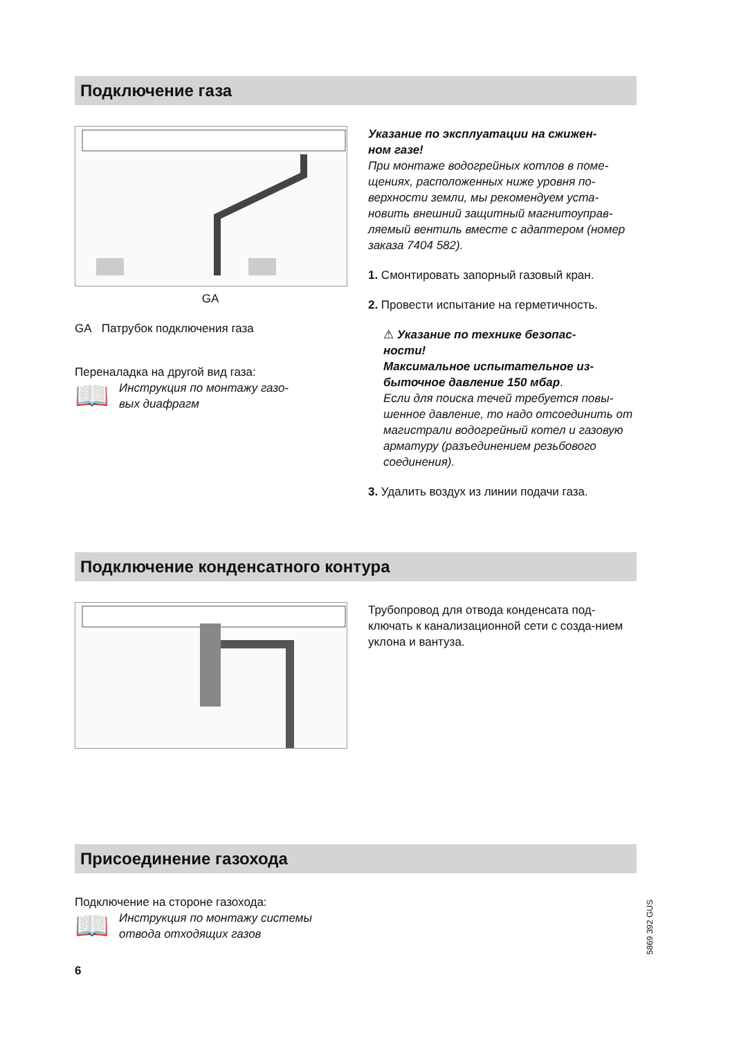Подключение газа
GA
GA Патрубок подключения газа
Переналадка на другой вид газа:
📖 Инструкция по монтажу газо-
вых диафрагм
Указание по эксплуатации на сжижен-
ном газе!
При монтаже водогрейных котлов в поме-щениях, расположенных ниже уровня по-верхности земли, мы рекомендуем уста-новить внешний защитный магнитоуправ-ляемый вентиль вместе с адаптером (номер заказа 7404 582).
1. Смонтировать запорный газовый кран.
2. Провести испытание на герметичность.
⚠ Указание по технике безопас-
ности!
Максимальное испытательное из-
быточное давление 150 мбар.
Если для поиска течей требуется повы-шенное давление, то надо отсоединить от магистрали водогрейный котел и газовую арматуру (разъединением резьбового соединения).
3. Удалить воздух из линии подачи газа.
Подключение конденсатного контура
Трубопровод для отвода конденсата под-ключать к канализационной сети с созда-нием уклона и вантуза.
Присоединение газохода
Подключение на стороне газохода:
📖 Инструкция по монтажу системы
отвода отходящих газов
6
5869 392 GUS